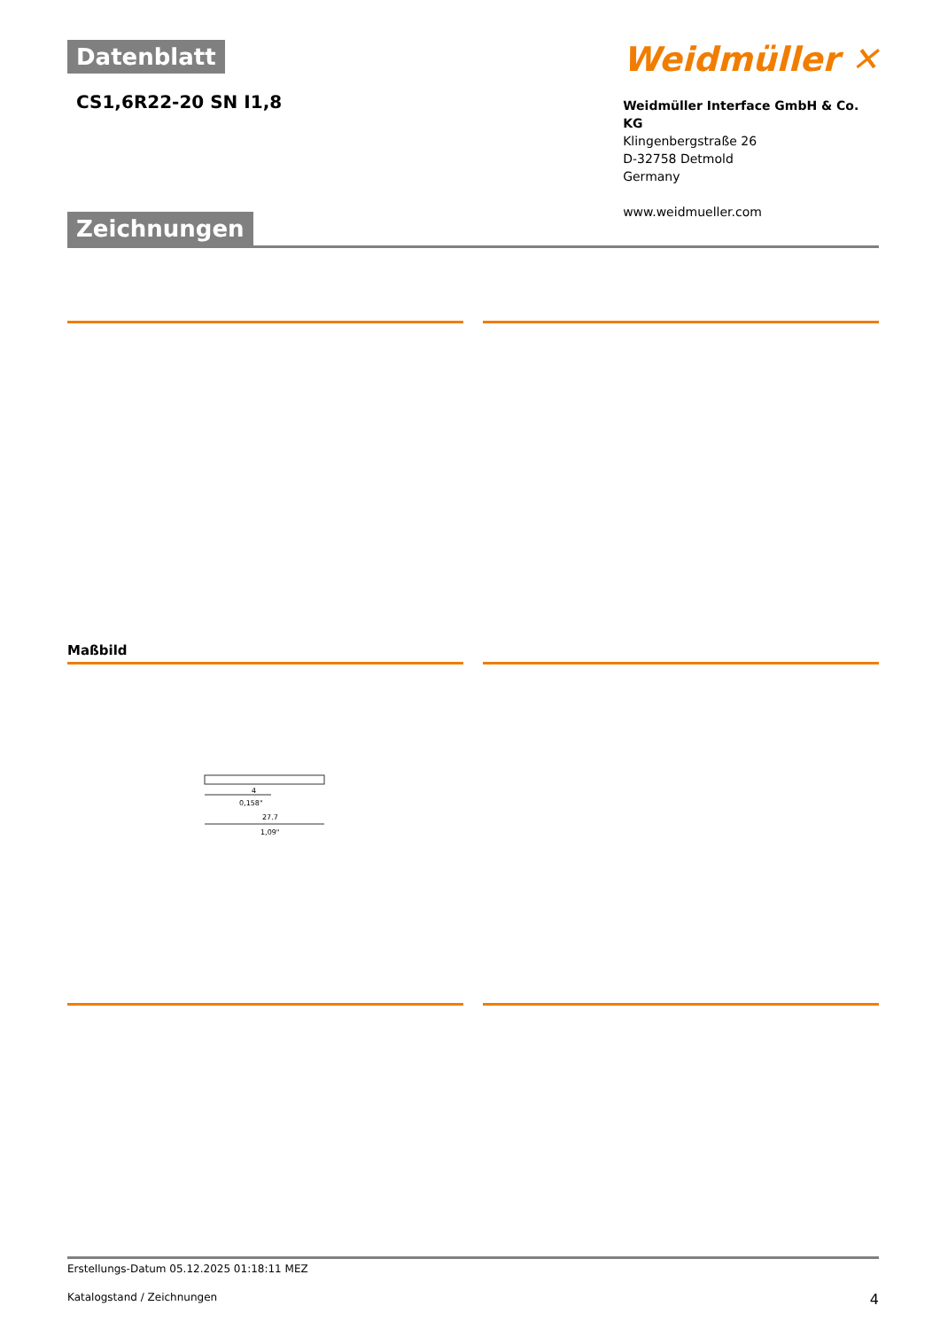Datenblatt
CS1,6R22-20 SN I1,8
Weidmüller ✕
Weidmüller Interface GmbH & Co. KG
Klingenbergstraße 26
D-32758 Detmold
Germany
www.weidmueller.com
Zeichnungen
Maßbild
4
0,158"
27.7
1,09"
Erstellungs-Datum 05.12.2025 01:18:11 MEZ
Katalogstand / Zeichnungen 4